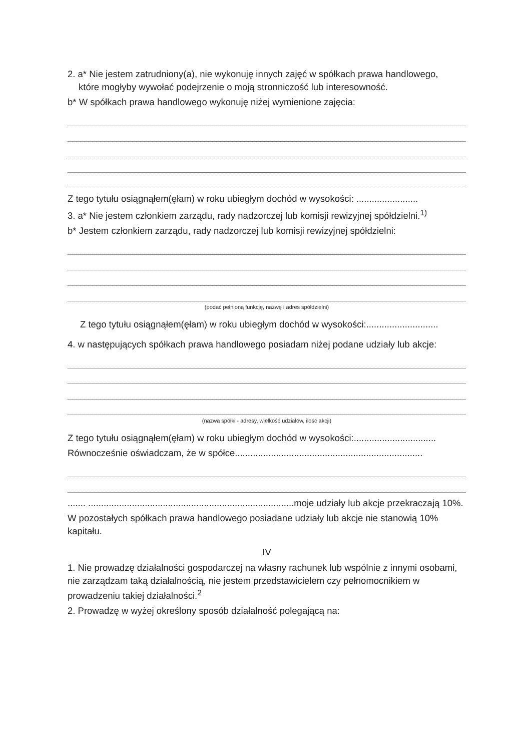2. a* Nie jestem zatrudniony(a), nie wykonuję innych zajęć w spółkach prawa handlowego,
które mogłyby wywołać podejrzenie o moją stronniczość lub interesowność.
b* W spółkach prawa handlowego wykonuję niżej wymienione zajęcia:
Z tego tytułu osiągnąłem(ęłam) w roku ubiegłym dochód w wysokości: ........................
3. a* Nie jestem członkiem zarządu, rady nadzorczej lub komisji rewizyjnej spółdzielni.<sup>1)</sup>
b* Jestem członkiem zarządu, rady nadzorczej lub komisji rewizyjnej spółdzielni:
(podać pełnioną funkcję, nazwę i adres spółdzielni)
Z tego tytułu osiągnąłem(ęłam) w roku ubiegłym dochód w wysokości:............................
4. w następujących spółkach prawa handlowego posiadam niżej podane udziały lub akcje:
(nazwa spółki - adresy, wielkość udziałów, ilość akcji)
Z tego tytułu osiągnąłem(ęłam) w roku ubiegłym dochód w wysokości:................................
Równocześnie oświadczam, że w spółce.........................................................................
....... ................................................................................moje udziały lub akcje przekraczają 10%.
W pozostałych spółkach prawa handlowego posiadane udziały lub akcje nie stanowią 10% kapitału.
IV
1. Nie prowadzę działalności gospodarczej na własny rachunek lub wspólnie z innymi osobami, nie zarządzam taką działalnością, nie jestem przedstawicielem czy pełnomocnikiem w prowadzeniu takiej działalności.<sup>2</sup>
2. Prowadzę w wyżej określony sposób działalność polegającą na: